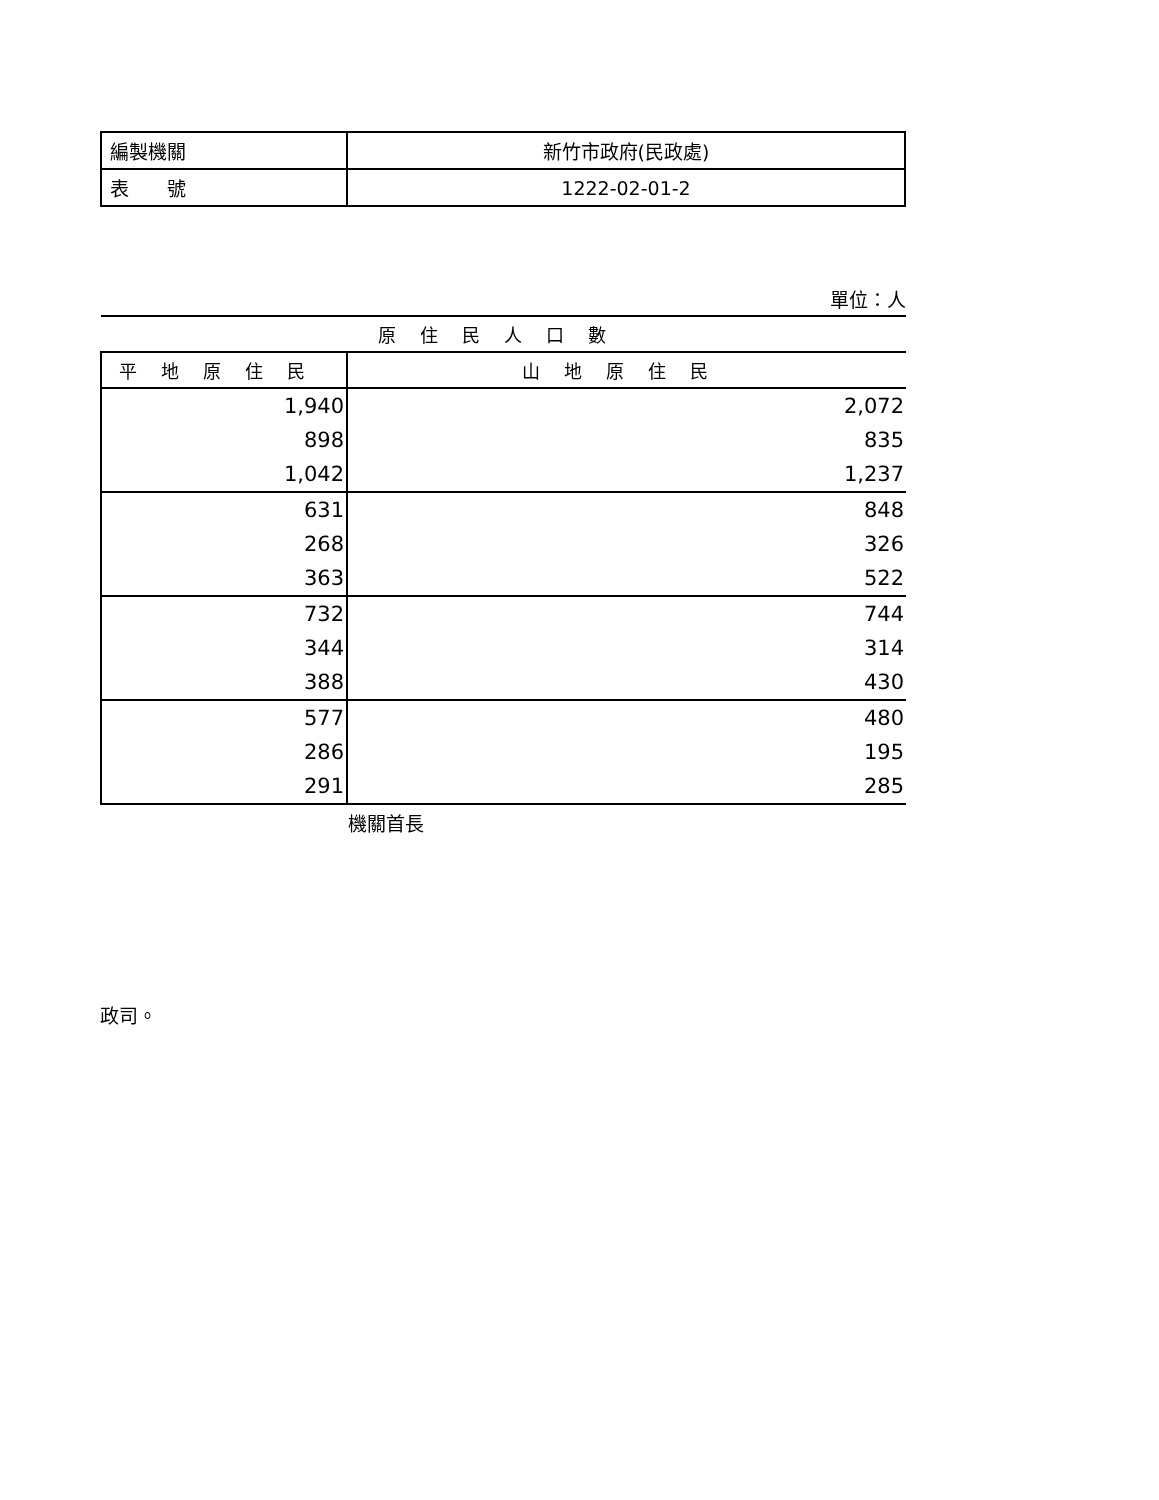| 編製機關 | 新竹市政府(民政處) |
| 表 號 | 1222-02-01-2 |
單位：人
| 原住民人口數 | |
| --- | --- |
| 平地原住民 | 山地原住民 |
| 1,940 | 2,072 |
| 898 | 835 |
| 1,042 | 1,237 |
| 631 | 848 |
| 268 | 326 |
| 363 | 522 |
| 732 | 744 |
| 344 | 314 |
| 388 | 430 |
| 577 | 480 |
| 286 | 195 |
| 291 | 285 |
機關首長
政司。